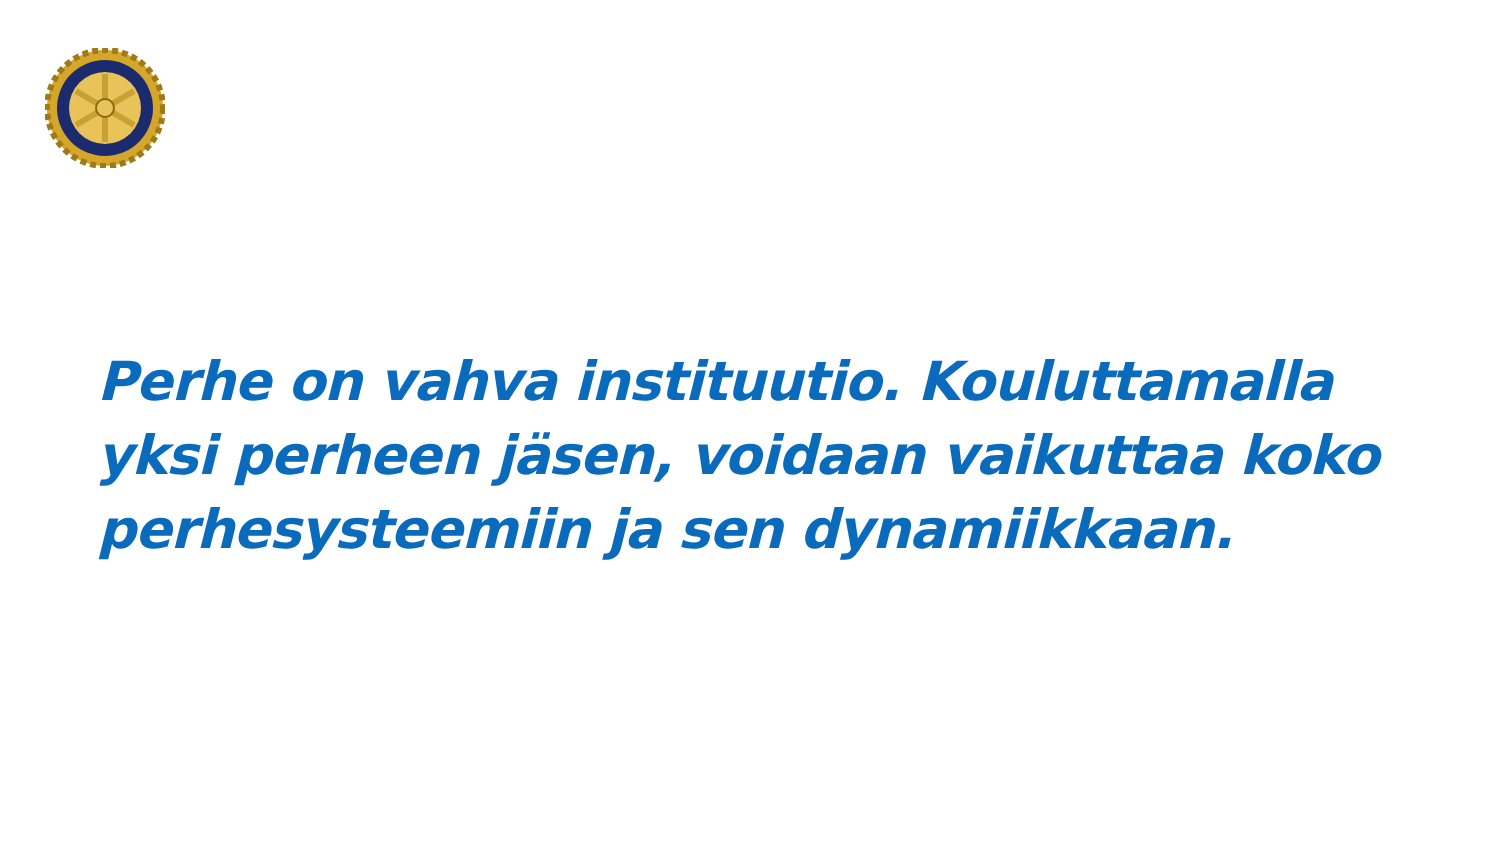Perhe on vahva instituutio. Kouluttamalla yksi perheen jäsen, voidaan vaikuttaa koko perhesysteemiin ja sen dynamiikkaan.